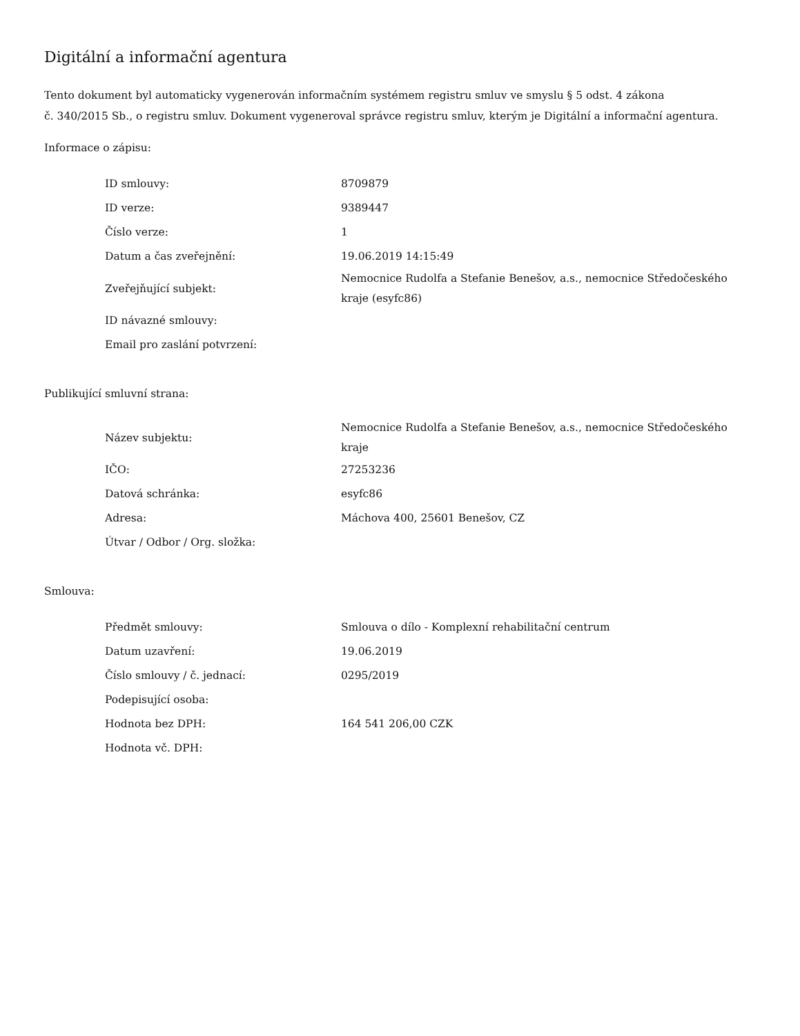Digitální a informační agentura
Tento dokument byl automaticky vygenerován informačním systémem registru smluv ve smyslu § 5 odst. 4 zákona
č. 340/2015 Sb., o registru smluv. Dokument vygeneroval správce registru smluv, kterým je Digitální a informační agentura.
Informace o zápisu:
| ID smlouvy: | 8709879 |
| ID verze: | 9389447 |
| Číslo verze: | 1 |
| Datum a čas zveřejnění: | 19.06.2019 14:15:49 |
| Zveřejňující subjekt: | Nemocnice Rudolfa a Stefanie Benešov, a.s., nemocnice Středočeského kraje (esyfc86) |
| ID návazné smlouvy: | |
| Email pro zaslání potvrzení: | |
Publikující smluvní strana:
| Název subjektu: | Nemocnice Rudolfa a Stefanie Benešov, a.s., nemocnice Středočeského kraje |
| IČO: | 27253236 |
| Datová schránka: | esyfc86 |
| Adresa: | Máchova 400, 25601 Benešov, CZ |
| Útvar / Odbor / Org. složka: | |
Smlouva:
| Předmět smlouvy: | Smlouva o dílo - Komplexní rehabilitační centrum |
| Datum uzavření: | 19.06.2019 |
| Číslo smlouvy / č. jednací: | 0295/2019 |
| Podepisující osoba: | |
| Hodnota bez DPH: | 164 541 206,00 CZK |
| Hodnota vč. DPH: | |